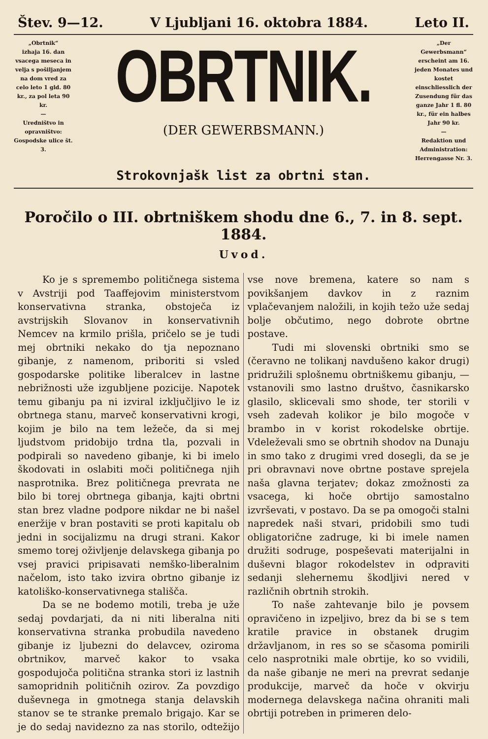Štev. 9—12. V Ljubljani 16. oktobra 1884. Leto II.
„Obrtnik“
izhaja 16. dan vsacega meseca in velja s pošiljanjem na dom vred za celo leto 1 gld. 80 kr., za pol leta 90 kr.
—
Uredništvo in opravništvo: Gospodske ulice št. 3.
OBRTNIK.
(DER GEWERBSMANN.)
„Der Gewerbsmann“
erscheint am 16. jeden Monates und kostet einschliesslich der Zusendung für das ganze Jahr 1 fl. 80 kr., für ein halbes Jahr 90 kr.
—
Redaktion und Administration: Herrengasse Nr. 3.
Strokovnjašk list za obrtni stan.
Poročilo o III. obrtniškem shodu dne 6., 7. in 8. sept. 1884.
Uvod.
Ko je s spremembo političnega sistema v Avstriji pod Taaffejovim ministerstvom konservativna stranka, obstoječa iz avstrijskih Slovanov in konservativnih Nemcev na krmilo prišla, pričelo se je tudi mej obrtniki nekako do tja nepoznano gibanje, z namenom, priboriti si vsled gospodarske politike liberalcev in lastne nebrižnosti uže izgubljene pozicije. Napotek temu gibanju pa ni izviral izključljivo le iz obrtnega stanu, marveč konservativni krogi, kojim je bilo na tem ležeče, da si mej ljudstvom pridobijo trdna tla, pozvali in podpirali so navedeno gibanje, ki bi imelo škodovati in oslabiti moči političnega njih nasprotnika. Brez političnega prevrata ne bilo bi torej obrtnega gibanja, kajti obrtni stan brez vladne podpore nikdar ne bi našel eneržije v bran postaviti se proti kapitalu ob jedni in socijalizmu na drugi strani. Kakor smemo torej oživljenje delavskega gibanja po vsej pravici pripisavati nemško-liberalnim načelom, isto tako izvira obrtno gibanje iz katoliško-konservativnega stališča.
Da se ne bodemo motili, treba je uže sedaj povdarjati, da ni niti liberalna niti konservativna stranka probudila navedeno gibanje iz ljubezni do delavcev, oziroma obrtnikov, marveč kakor to vsaka gospodujoča politična stranka stori iz lastnih samopridnih političnih ozirov. Za povzdigo duševnega in gmotnega stanja delavskih stanov se te stranke premalo brigajo. Kar se je do sedaj navidezno za nas storilo, odtežijo vse nove bremena, katere so nam s povikšanjem davkov in z raznim vplačevanjem naložili, in kojih težo uže sedaj bolje občutimo, nego dobrote obrtne postave.
Tudi mi slovenski obrtniki smo se (čeravno ne tolikanj navdušeno kakor drugi) pridružili splošnemu obrtniškemu gibanju, — vstanovili smo lastno društvo, časnikarsko glasilo, sklicevali smo shode, ter storili v vseh zadevah kolikor je bilo mogoče v brambo in v korist rokodelske obrtije. Vdeleževali smo se obrtnih shodov na Dunaju in smo tako z drugimi vred dosegli, da se je pri obravnavi nove obrtne postave sprejela naša glavna terjatev; dokaz zmožnosti za vsacega, ki hoče obrtijo samostalno izvrševati, v postavo. Da se pa omogoči stalni napredek naši stvari, pridobili smo tudi obligatorične zadruge, ki bi imele namen družiti sodruge, pospeševati materijalni in duševni blagor rokodelstev in odpraviti sedanji slehernemu škodljivi nered v različnih obrtnih strokih.
To naše zahtevanje bilo je povsem opravičeno in izpeljivo, brez da bi se s tem kratile pravice in obstanek drugim državljanom, in res so se sčasoma pomirili celo nasprotniki male obrtije, ko so vvidili, da naše gibanje ne meri na prevrat sedanje produkcije, marveč da hoče v okvirju modernega delavskega načina ohraniti mali obrtiji potreben in primeren delo-